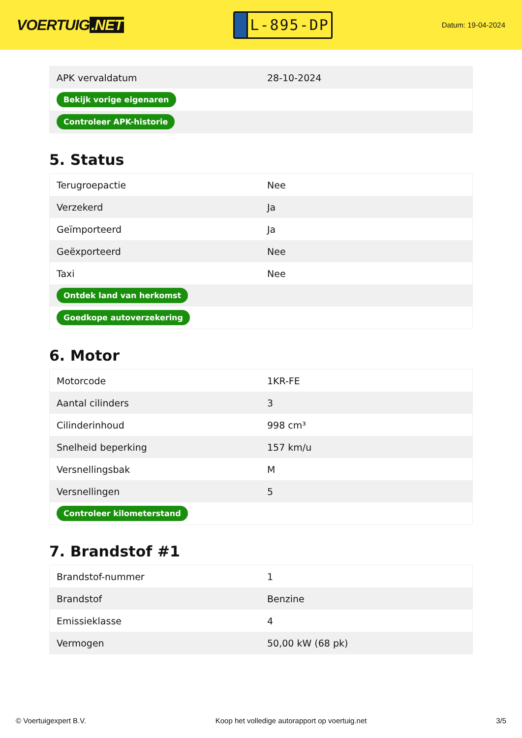VOERTUIG.NET
L-895-DP
Datum: 19-04-2024
| APK vervaldatum | 28-10-2024 |
| Bekijk vorige eigenaren | |
| Controleer APK-historie | |
5. Status
| Terugroepactie | Nee |
| Verzekerd | Ja |
| Geïmporteerd | Ja |
| Geëxporteerd | Nee |
| Taxi | Nee |
| Ontdek land van herkomst | |
| Goedkope autoverzekering | |
6. Motor
| Motorcode | 1KR-FE |
| Aantal cilinders | 3 |
| Cilinderinhoud | 998 cm³ |
| Snelheid beperking | 157 km/u |
| Versnellingsbak | M |
| Versnellingen | 5 |
| Controleer kilometerstand | |
7. Brandstof #1
| Brandstof-nummer | 1 |
| Brandstof | Benzine |
| Emissieklasse | 4 |
| Vermogen | 50,00 kW (68 pk) |
© Voertuigexpert B.V. Koop het volledige autorapport op voertuig.net 3/5